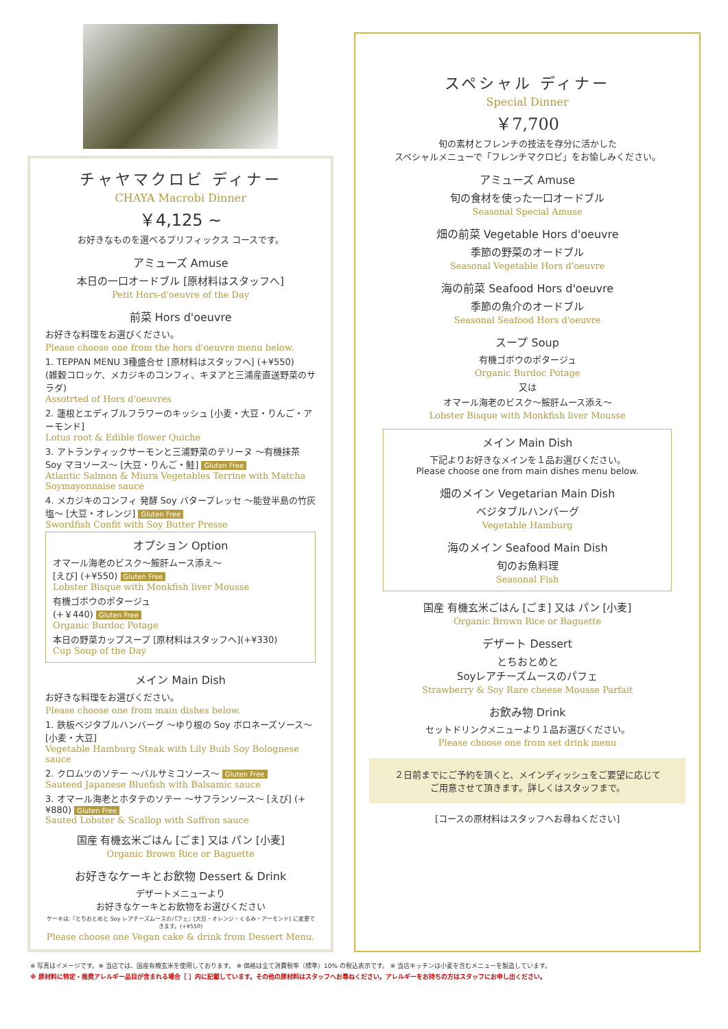チャヤマクロビ ディナー
CHAYA Macrobi Dinner
￥4,125 ~
お好きなものを選べるプリフィックス コースです。
アミューズ Amuse
本日の一口オードブル [原材料はスタッフへ]
Petit Hors-d'oeuvre of the Day
前菜 Hors d'oeuvre
お好きな料理をお選びください。
Please choose one from the hors d'oeuvre menu below.
1. TEPPAN MENU 3種盛合せ [原材料はスタッフへ] (+¥550)
(雑穀コロッケ、メカジキのコンフィ、キヌアと三浦産直送野菜のサラダ)
Assotrted of Hors d'oeuvres
2. 蓮根とエディブルフラワーのキッシュ [小麦・大豆・りんご・アーモンド]
Lotus root & Edible flower Quiche
3. アトランティックサーモンと三浦野菜のテリーヌ ～有機抹茶 Soy マヨソース～ [大豆・りんご・鮭] Gluten Free
Atlantic Salmon & Miura Vegetables Terrine with Matcha Soymayonnaise sauce
4. メカジキのコンフィ 発酵 Soy バタープレッセ ～能登半島の竹灰塩～ [大豆・オレンジ] Gluten Free
Swordfish Confit with Soy Butter Presse
オプション Option
オマール海老のビスク～鮟肝ムース添え～
[えび] (+¥550) Gluten Free
Lobster Bisque with Monkfish liver Mousse
有機ゴボウのポタージュ
(+￥440) Gluten Free
Organic Burdoc Potage
本日の野菜カップスープ [原材料はスタッフへ](+¥330)
Cup Soup of the Day
メイン Main Dish
お好きな料理をお選びください。
Please choose one from main dishes below.
1. 鉄板ベジタブルハンバーグ ～ゆり根の Soy ボロネーズソース～ [小麦・大豆]
Vegetable Hamburg Steak with Lily Buib Soy Bolognese sauce
2. クロムツのソテー ～バルサミコソース～ Gluten Free
Sauteed Japanese Bluefish with Balsamic sauce
3. オマール海老とホタテのソテー ～サフランソース～ [えび] (+¥880) Gluten Free
Sauted Lobster & Scallop with Saffron sauce
国産 有機玄米ごはん [ごま] 又は パン [小麦]
Organic Brown Rice or Baguette
お好きなケーキとお飲物 Dessert & Drink
デザートメニューより
お好きなケーキとお飲物をお選びください
ケーキは:『とちおとめと Soy レアチーズムースのパフェ』[大豆・オレンジ・くるみ・アーモンド] に変更できます。(+¥550)
Please choose one Vegan cake & drink from Dessert Menu.
スペシャル ディナー
Special Dinner
￥7,700
旬の素材とフレンチの技法を存分に活かした
スペシャルメニューで「フレンチマクロビ」をお愉しみください。
アミューズ Amuse
旬の食材を使った一口オードブル
Seasonal Special Amuse
畑の前菜 Vegetable Hors d'oeuvre
季節の野菜のオードブル
Seasonal Vegetable Hors d'oeuvre
海の前菜 Seafood Hors d'oeuvre
季節の魚介のオードブル
Seasonal Seafood Hors d'oeuvre
スープ Soup
有機ゴボウのポタージュ
Organic Burdoc Potage
又は
オマール海老のビスク～鮟肝ムース添え～
Lobster Bisque with Monkfish liver Mousse
メイン Main Dish
下記よりお好きなメインを１品お選びください。
Please choose one from main dishes menu below.
畑のメイン Vegetarian Main Dish
ベジタブルハンバーグ
Vegetable Hamburg
海のメイン Seafood Main Dish
旬のお魚料理
Seasonal Fish
国産 有機玄米ごはん [ごま] 又は パン [小麦]
Organic Brown Rice or Baguette
デザート Dessert
とちおとめと
Soyレアチーズムースのパフェ
Strawberry & Soy Rare cheese Mousse Parfait
お飲み物 Drink
セットドリンクメニューより１品お選びください。
Please choose one from set drink menu
２日前までにご予約を頂くと、メインディッシュをご要望に応じて
ご用意させて頂きます。詳しくはスタッフまで。
[コースの原材料はスタッフへお尋ねください]
※ 写真はイメージです。※ 当店では、国産有機玄米を使用しております。 ※ 価格は全て消費税率（標準）10% の税込表示です。 ※ 当店キッチンは小麦を含むメニューを製造しています。
※ 原材料に特定・推奨アレルギー品目が含まれる場合［ ］内に記載しています。その他の原材料はスタッフへお尋ねください。アレルギーをお持ちの方はスタッフにお申し出ください。